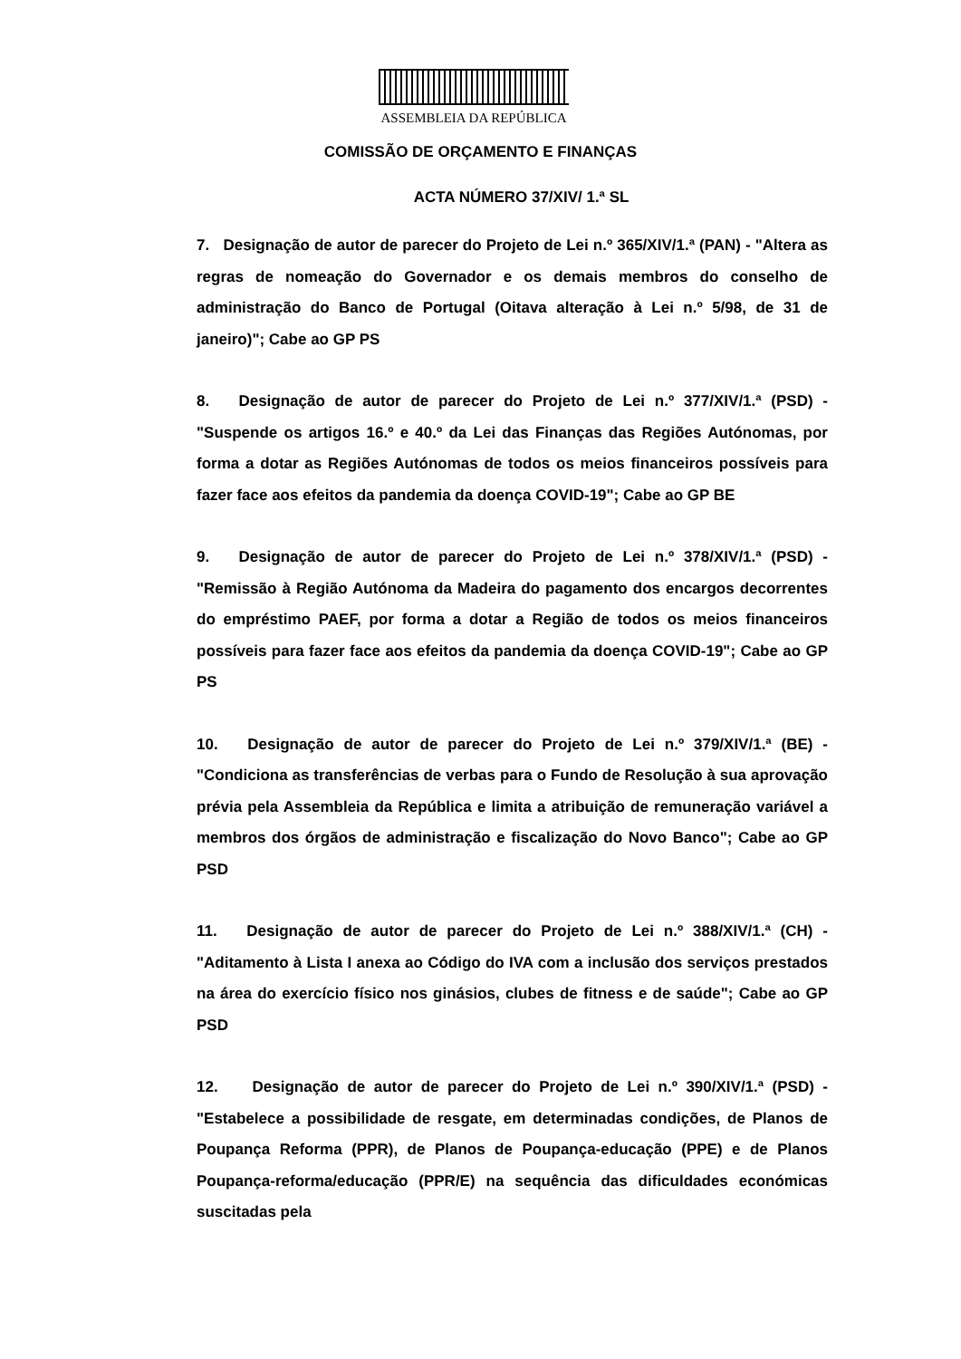ASSEMBLEIA DA REPÚBLICA
COMISSÃO DE ORÇAMENTO E FINANÇAS
ACTA NÚMERO 37/XIV/ 1.ª SL
7. Designação de autor de parecer do Projeto de Lei n.º 365/XIV/1.ª (PAN) - "Altera as regras de nomeação do Governador e os demais membros do conselho de administração do Banco de Portugal (Oitava alteração à Lei n.º 5/98, de 31 de janeiro)"; Cabe ao GP PS
8. Designação de autor de parecer do Projeto de Lei n.º 377/XIV/1.ª (PSD) - "Suspende os artigos 16.º e 40.º da Lei das Finanças das Regiões Autónomas, por forma a dotar as Regiões Autónomas de todos os meios financeiros possíveis para fazer face aos efeitos da pandemia da doença COVID-19"; Cabe ao GP BE
9. Designação de autor de parecer do Projeto de Lei n.º 378/XIV/1.ª (PSD) - "Remissão à Região Autónoma da Madeira do pagamento dos encargos decorrentes do empréstimo PAEF, por forma a dotar a Região de todos os meios financeiros possíveis para fazer face aos efeitos da pandemia da doença COVID-19"; Cabe ao GP PS
10. Designação de autor de parecer do Projeto de Lei n.º 379/XIV/1.ª (BE) - "Condiciona as transferências de verbas para o Fundo de Resolução à sua aprovação prévia pela Assembleia da República e limita a atribuição de remuneração variável a membros dos órgãos de administração e fiscalização do Novo Banco"; Cabe ao GP PSD
11. Designação de autor de parecer do Projeto de Lei n.º 388/XIV/1.ª (CH) - "Aditamento à Lista I anexa ao Código do IVA com a inclusão dos serviços prestados na área do exercício físico nos ginásios, clubes de fitness e de saúde"; Cabe ao GP PSD
12. Designação de autor de parecer do Projeto de Lei n.º 390/XIV/1.ª (PSD) - "Estabelece a possibilidade de resgate, em determinadas condições, de Planos de Poupança Reforma (PPR), de Planos de Poupança-educação (PPE) e de Planos Poupança-reforma/educação (PPR/E) na sequência das dificuldades económicas suscitadas pela